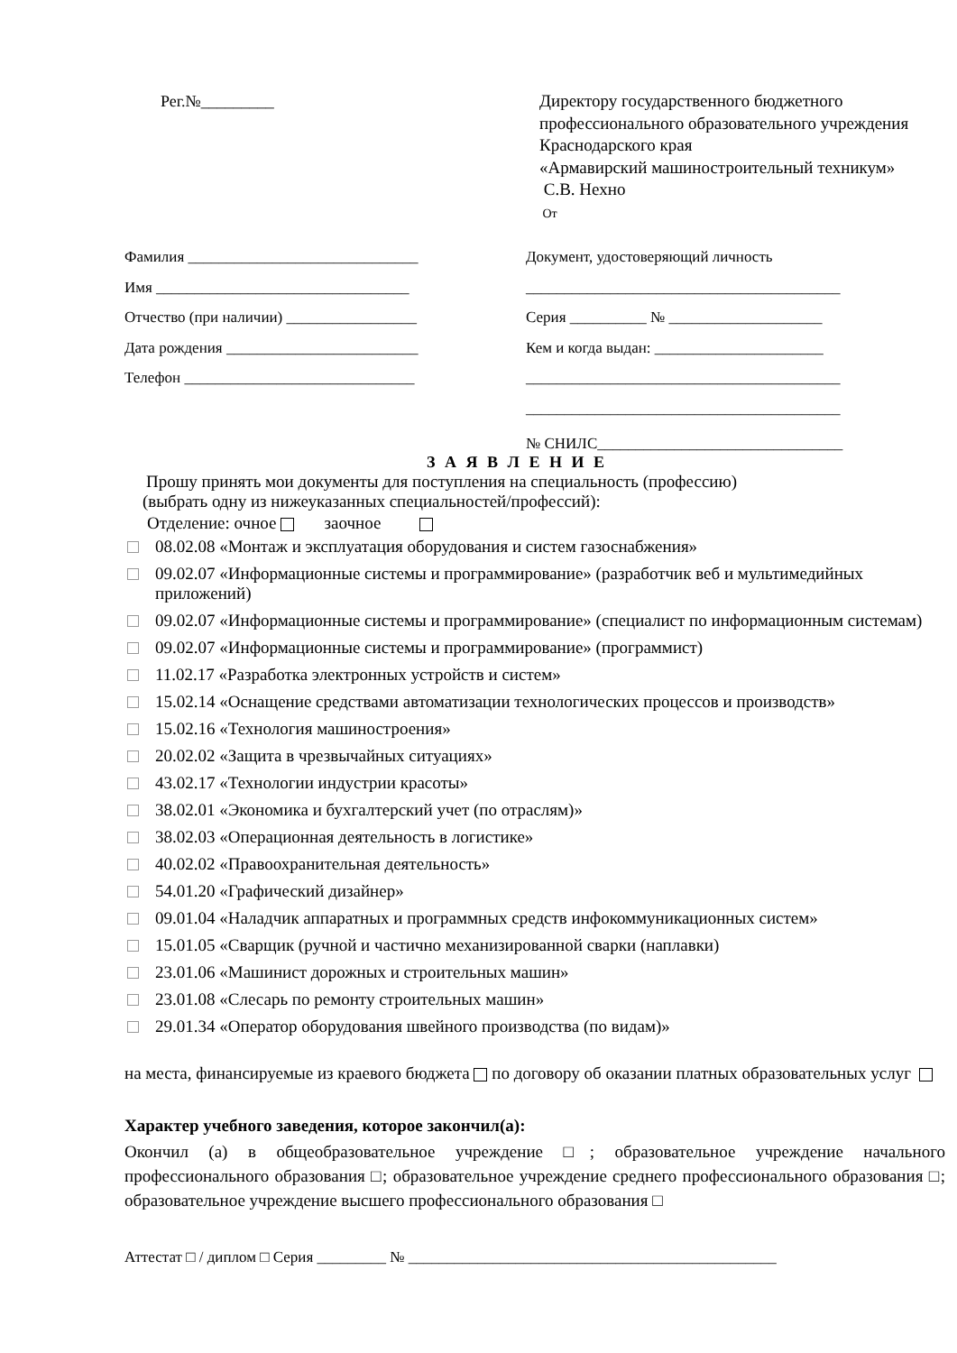Рег.№_________
Директору государственного бюджетного
профессионального образовательного учреждения
Краснодарского края
«Армавирский машиностроительный техникум»
С.В. Нехно
От
Фамилия ______________________________
Имя _________________________________
Отчество (при наличии) _________________
Дата рождения _________________________
Телефон ______________________________
Документ, удостоверяющий личность
_________________________________________
Серия __________ № ____________________
Кем и когда выдан: ______________________
_________________________________________
_________________________________________
№ СНИЛС________________________________
З А Я В Л Е Н И Е
Прошу принять мои документы для поступления на специальность (профессию)
(выбрать одну из нижеуказанных специальностей/профессий):
Отделение: очное заочное
08.02.08 «Монтаж и эксплуатация оборудования и систем газоснабжения»
09.02.07 «Информационные системы и программирование» (разработчик веб и мультимедийных приложений)
09.02.07 «Информационные системы и программирование» (специалист по информационным системам)
09.02.07 «Информационные системы и программирование» (программист)
11.02.17 «Разработка электронных устройств и систем»
15.02.14 «Оснащение средствами автоматизации технологических процессов и производств»
15.02.16 «Технология машиностроения»
20.02.02 «Защита в чрезвычайных ситуациях»
43.02.17 «Технологии индустрии красоты»
38.02.01 «Экономика и бухгалтерский учет (по отраслям)»
38.02.03 «Операционная деятельность в логистике»
40.02.02 «Правоохранительная деятельность»
54.01.20 «Графический дизайнер»
09.01.04 «Наладчик аппаратных и программных средств инфокоммуникационных систем»
15.01.05 «Сварщик (ручной и частично механизированной сварки (наплавки)
23.01.06 «Машинист дорожных и строительных машин»
23.01.08 «Слесарь по ремонту строительных машин»
29.01.34 «Оператор оборудования швейного производства (по видам)»
на места, финансируемые из краевого бюджета по договору об оказании платных образовательных услуг
Характер учебного заведения, которое закончил(а):
Окончил (а) в общеобразовательное учреждение □; образовательное учреждение начального профессионального образования □; образовательное учреждение среднего профессионального образования □; образовательное учреждение высшего профессионального образования □
Аттестат □ / диплом □ Серия _________ № ________________________________________________